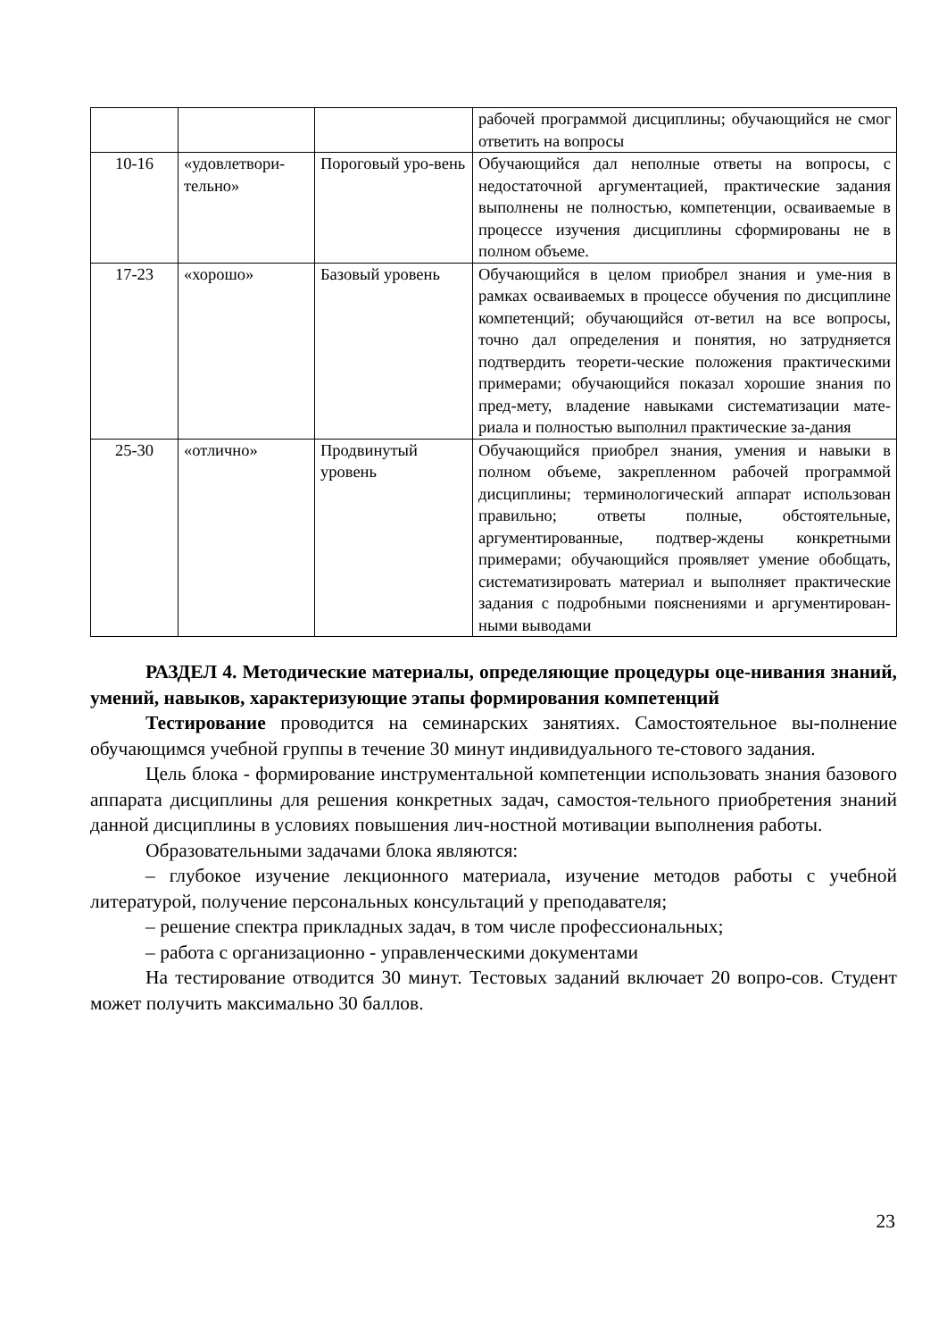| | | | рабочей программой дисциплины; обучающийся не смог ответить на вопросы |
| 10-16 | «удовлетвори-тельно» | Пороговый уро-вень | Обучающийся дал неполные ответы на вопросы, с недостаточной аргументацией, практические задания выполнены не полностью, компетенции, осваиваемые в процессе изучения дисциплины сформированы не в полном объеме. |
| 17-23 | «хорошо» | Базовый уровень | Обучающийся в целом приобрел знания и уме-ния в рамках осваиваемых в процессе обучения по дисциплине компетенций; обучающийся от-ветил на все вопросы, точно дал определения и понятия, но затрудняется подтвердить теорети-ческие положения практическими примерами; обучающийся показал хорошие знания по пред-мету, владение навыками систематизации мате-риала и полностью выполнил практические за-дания |
| 25-30 | «отлично» | Продвинутый уровень | Обучающийся приобрел знания, умения и навыки в полном объеме, закрепленном рабочей программой дисциплины; терминологический аппарат использован правильно; ответы полные, обстоятельные, аргументированные, подтвер-ждены конкретными примерами; обучающийся проявляет умение обобщать, систематизировать материал и выполняет практические задания с подробными пояснениями и аргументирован-ными выводами |
РАЗДЕЛ 4. Методические материалы, определяющие процедуры оце-нивания знаний, умений, навыков, характеризующие этапы формирования компетенций
Тестирование проводится на семинарских занятиях. Самостоятельное вы-полнение обучающимся учебной группы в течение 30 минут индивидуального те-стового задания.
Цель блока - формирование инструментальной компетенции использовать знания базового аппарата дисциплины для решения конкретных задач, самостоя-тельного приобретения знаний данной дисциплины в условиях повышения лич-ностной мотивации выполнения работы.
Образовательными задачами блока являются:
– глубокое изучение лекционного материала, изучение методов работы с учебной литературой, получение персональных консультаций у преподавателя;
– решение спектра прикладных задач, в том числе профессиональных;
– работа с организационно - управленческими документами
На тестирование отводится 30 минут. Тестовых заданий включает 20 вопро-сов. Студент может получить максимально 30 баллов.
23